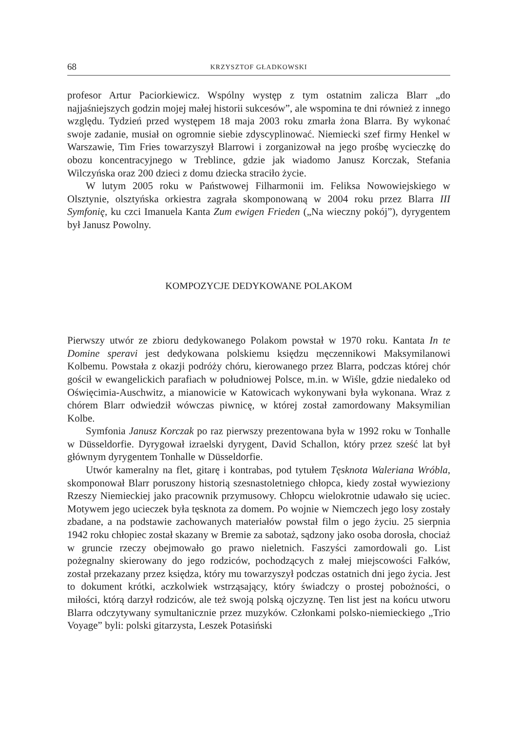68 KRZYSZTOF GŁADKOWSKI
profesor Artur Paciorkiewicz. Wspólny występ z tym ostatnim zalicza Blarr „do najjaśniejszych godzin mojej małej historii sukcesów”, ale wspomina te dni również z innego względu. Tydzień przed występem 18 maja 2003 roku zmarła żona Blarra. By wykonać swoje zadanie, musiał on ogromnie siebie zdyscyplinować. Niemiecki szef firmy Henkel w Warszawie, Tim Fries towarzyszył Blarrowi i zorganizował na jego prośbę wycieczkę do obozu koncentracyjnego w Treblince, gdzie jak wiadomo Janusz Korczak, Stefania Wilczyńska oraz 200 dzieci z domu dziecka straciło życie.
W lutym 2005 roku w Państwowej Filharmonii im. Feliksa Nowowiejskiego w Olsztynie, olsztyńska orkiestra zagrała skomponowaną w 2004 roku przez Blarra III Symfonię, ku czci Imanuela Kanta Zum ewigen Frieden („Na wieczny pokój”), dyrygentem był Janusz Powolny.
KOMPOZYCJE DEDYKOWANE POLAKOM
Pierwszy utwór ze zbioru dedykowanego Polakom powstał w 1970 roku. Kantata In te Domine speravi jest dedykowana polskiemu księdzu męczennikowi Maksymilanowi Kolbemu. Powstała z okazji podróży chóru, kierowanego przez Blarra, podczas której chór gościł w ewangelickich parafiach w południowej Polsce, m.in. w Wiśle, gdzie niedaleko od Oświęcimia-Auschwitz, a mianowicie w Katowicach wykonywani była wykonana. Wraz z chórem Blarr odwiedził wówczas piwnicę, w której został zamordowany Maksymilian Kolbe.
Symfonia Janusz Korczak po raz pierwszy prezentowana była w 1992 roku w Tonhalle w Düsseldorfie. Dyrygował izraelski dyrygent, David Schallon, który przez sześć lat był głównym dyrygentem Tonhalle w Düsseldorfie.
Utwór kameralny na flet, gitarę i kontrabas, pod tytułem Tęsknota Waleriana Wróbla, skomponował Blarr poruszony historią szesnastoletniego chłopca, kiedy został wywieziony Rzeszy Niemieckiej jako pracownik przymusowy. Chłopcu wielokrotnie udawało się uciec. Motywem jego ucieczek była tęsknota za domem. Po wojnie w Niemczech jego losy zostały zbadane, a na podstawie zachowanych materiałów powstał film o jego życiu. 25 sierpnia 1942 roku chłopiec został skazany w Bremie za sabotaż, sądzony jako osoba dorosła, chociaż w gruncie rzeczy obejmowało go prawo nieletnich. Faszyści zamordowali go. List pożegnalny skierowany do jego rodziców, pochodzących z małej miejscowości Fałków, został przekazany przez księdza, który mu towarzyszył podczas ostatnich dni jego życia. Jest to dokument krótki, aczkolwiek wstrząsający, który świadczy o prostej pobożności, o miłości, którą darzył rodziców, ale też swoją polską ojczyznę. Ten list jest na końcu utworu Blarra odczytywany symultanicznie przez muzyków. Członkami polsko-niemieckiego „Trio Voyage” byli: polski gitarzysta, Leszek Potasiński